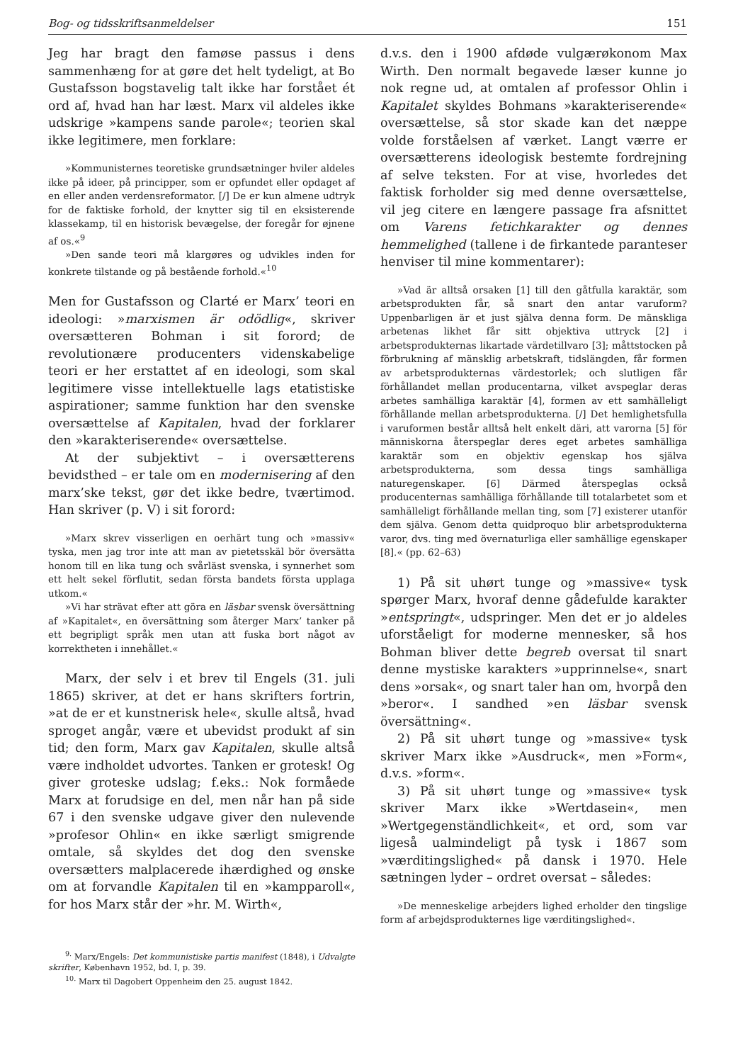Bog- og tidsskriftsanmeldelser 151
Jeg har bragt den famøse passus i dens sammenhæng for at gøre det helt tydeligt, at Bo Gustafsson bogstavelig talt ikke har forstået ét ord af, hvad han har læst. Marx vil aldeles ikke udskrige »kampens sande parole«; teorien skal ikke legitimere, men forklare:
»Kommunisternes teoretiske grundsætninger hviler aldeles ikke på ideer, på principper, som er opfundet eller opdaget af en eller anden verdensreformator. [/] De er kun almene udtryk for de faktiske forhold, der knytter sig til en eksisterende klassekamp, til en historisk bevægelse, der foregår for øjnene af os.«<sup>9</sup>
»Den sande teori må klargøres og udvikles inden for konkrete tilstande og på bestående forhold.«<sup>10</sup>
Men for Gustafsson og Clarté er Marx’ teori en ideologi: »marxismen är odödlig«, skriver oversætteren Bohman i sit forord; de revolutionære producenters videnskabelige teori er her erstattet af en ideologi, som skal legitimere visse intellektuelle lags etatistiske aspirationer; samme funktion har den svenske oversættelse af Kapitalen, hvad der forklarer den »karakteriserende« oversættelse.
At der subjektivt – i oversætterens bevidsthed – er tale om en modernisering af den marx’ske tekst, gør det ikke bedre, tværtimod. Han skriver (p. V) i sit forord:
»Marx skrev visserligen en oerhärt tung och »massiv« tyska, men jag tror inte att man av pietetsskäl bör översätta honom till en lika tung och svårläst svenska, i synnerhet som ett helt sekel förflutit, sedan första bandets första upplaga utkom.«
»Vi har strävat efter att göra en läsbar svensk översättning af »Kapitalet«, en översättning som återger Marx’ tanker på ett begripligt språk men utan att fuska bort något av korrektheten i innehållet.«
Marx, der selv i et brev til Engels (31. juli 1865) skriver, at det er hans skrifters fortrin, »at de er et kunstnerisk hele«, skulle altså, hvad sproget angår, være et ubevidst produkt af sin tid; den form, Marx gav Kapitalen, skulle altså være indholdet udvortes. Tanken er grotesk! Og giver groteske udslag; f.eks.: Nok formåede Marx at forudsige en del, men når han på side 67 i den svenske udgave giver den nulevende »profesor Ohlin« en ikke særligt smigrende omtale, så skyldes det dog den svenske oversætters malplacerede ihærdighed og ønske om at forvandle Kapitalen til en »kampparoll«, for hos Marx står der »hr. M. Wirth«,
<sup>9.</sup> Marx/Engels: Det kommunistiske partis manifest (1848), i Udvalgte skrifter, København 1952, bd. I, p. 39.
<sup>10.</sup> Marx til Dagobert Oppenheim den 25. august 1842.
d.v.s. den i 1900 afdøde vulgærøkonom Max Wirth. Den normalt begavede læser kunne jo nok regne ud, at omtalen af professor Ohlin i Kapitalet skyldes Bohmans »karakteriserende« oversættelse, så stor skade kan det næppe volde forståelsen af værket. Langt værre er oversætterens ideologisk bestemte fordrejning af selve teksten. For at vise, hvorledes det faktisk forholder sig med denne oversættelse, vil jeg citere en længere passage fra afsnittet om Varens fetichkarakter og dennes hemmelighed (tallene i de firkantede paranteser henviser til mine kommentarer):
»Vad är alltså orsaken [1] till den gåtfulla karaktär, som arbetsprodukten får, så snart den antar varuform? Uppenbarligen är et just själva denna form. De mänskliga arbetenas likhet får sitt objektiva uttryck [2] i arbetsprodukternas likartade värdetillvaro [3]; måttstocken på förbrukning af mänsklig arbetskraft, tidslängden, får formen av arbetsprodukternas värdestorlek; och slutligen får förhållandet mellan producentarna, vilket avspeglar deras arbetes samhälliga karaktär [4], formen av ett samhälleligt förhållande mellan arbetsprodukterna. [/] Det hemlighetsfulla i varuformen består alltså helt enkelt däri, att varorna [5] för människorna återspeglar deres eget arbetes samhälliga karaktär som en objektiv egenskap hos själva arbetsprodukterna, som dessa tings samhälliga naturegenskaper. [6] Därmed återspeglas också producenternas samhälliga förhållande till totalarbetet som et samhälleligt förhållande mellan ting, som [7] existerer utanför dem själva. Genom detta quidproquo blir arbetsprodukterna varor, dvs. ting med övernaturliga eller samhällige egenskaper [8].« (pp. 62–63)
1) På sit uhørt tunge og »massive« tysk spørger Marx, hvoraf denne gådefulde karakter »entspringt«, udspringer. Men det er jo aldeles uforståeligt for moderne mennesker, så hos Bohman bliver dette begreb oversat til snart denne mystiske karakters »upprinnelse«, snart dens »orsak«, og snart taler han om, hvorpå den »beror«. I sandhed »en läsbar svensk översättning«.
2) På sit uhørt tunge og »massive« tysk skriver Marx ikke »Ausdruck«, men »Form«, d.v.s. »form«.
3) På sit uhørt tunge og »massive« tysk skriver Marx ikke »Wertdasein«, men »Wertgegenständlichkeit«, et ord, som var ligeså ualmindeligt på tysk i 1867 som »værditingslighed« på dansk i 1970. Hele sætningen lyder – ordret oversat – således:
»De menneskelige arbejders lighed erholder den tingslige form af arbejdsprodukternes lige værditingslighed«.